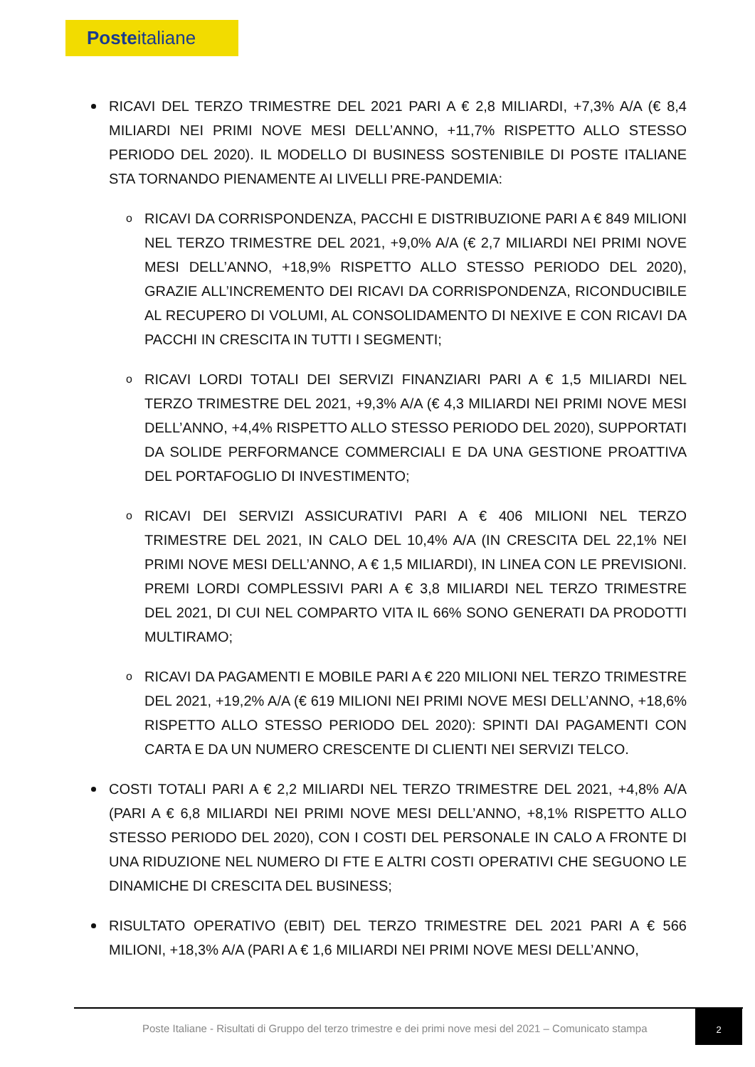Posteitaliane
RICAVI DEL TERZO TRIMESTRE DEL 2021 PARI A € 2,8 MILIARDI, +7,3% A/A (€ 8,4 MILIARDI NEI PRIMI NOVE MESI DELL’ANNO, +11,7% RISPETTO ALLO STESSO PERIODO DEL 2020). IL MODELLO DI BUSINESS SOSTENIBILE DI POSTE ITALIANE STA TORNANDO PIENAMENTE AI LIVELLI PRE-PANDEMIA:
o RICAVI DA CORRISPONDENZA, PACCHI E DISTRIBUZIONE PARI A € 849 MILIONI NEL TERZO TRIMESTRE DEL 2021, +9,0% A/A (€ 2,7 MILIARDI NEI PRIMI NOVE MESI DELL’ANNO, +18,9% RISPETTO ALLO STESSO PERIODO DEL 2020), GRAZIE ALL’INCREMENTO DEI RICAVI DA CORRISPONDENZA, RICONDUCIBILE AL RECUPERO DI VOLUMI, AL CONSOLIDAMENTO DI NEXIVE E CON RICAVI DA PACCHI IN CRESCITA IN TUTTI I SEGMENTI;
o RICAVI LORDI TOTALI DEI SERVIZI FINANZIARI PARI A € 1,5 MILIARDI NEL TERZO TRIMESTRE DEL 2021, +9,3% A/A (€ 4,3 MILIARDI NEI PRIMI NOVE MESI DELL’ANNO, +4,4% RISPETTO ALLO STESSO PERIODO DEL 2020), SUPPORTATI DA SOLIDE PERFORMANCE COMMERCIALI E DA UNA GESTIONE PROATTIVA DEL PORTAFOGLIO DI INVESTIMENTO;
o RICAVI DEI SERVIZI ASSICURATIVI PARI A € 406 MILIONI NEL TERZO TRIMESTRE DEL 2021, IN CALO DEL 10,4% A/A (IN CRESCITA DEL 22,1% NEI PRIMI NOVE MESI DELL’ANNO, A € 1,5 MILIARDI), IN LINEA CON LE PREVISIONI. PREMI LORDI COMPLESSIVI PARI A € 3,8 MILIARDI NEL TERZO TRIMESTRE DEL 2021, DI CUI NEL COMPARTO VITA IL 66% SONO GENERATI DA PRODOTTI MULTIRAMO;
o RICAVI DA PAGAMENTI E MOBILE PARI A € 220 MILIONI NEL TERZO TRIMESTRE DEL 2021, +19,2% A/A (€ 619 MILIONI NEI PRIMI NOVE MESI DELL’ANNO, +18,6% RISPETTO ALLO STESSO PERIODO DEL 2020): SPINTI DAI PAGAMENTI CON CARTA E DA UN NUMERO CRESCENTE DI CLIENTI NEI SERVIZI TELCO.
COSTI TOTALI PARI A € 2,2 MILIARDI NEL TERZO TRIMESTRE DEL 2021, +4,8% A/A (PARI A € 6,8 MILIARDI NEI PRIMI NOVE MESI DELL’ANNO, +8,1% RISPETTO ALLO STESSO PERIODO DEL 2020), CON I COSTI DEL PERSONALE IN CALO A FRONTE DI UNA RIDUZIONE NEL NUMERO DI FTE E ALTRI COSTI OPERATIVI CHE SEGUONO LE DINAMICHE DI CRESCITA DEL BUSINESS;
RISULTATO OPERATIVO (EBIT) DEL TERZO TRIMESTRE DEL 2021 PARI A € 566 MILIONI, +18,3% A/A (PARI A € 1,6 MILIARDI NEI PRIMI NOVE MESI DELL’ANNO,
Poste Italiane - Risultati di Gruppo del terzo trimestre e dei primi nove mesi del 2021 – Comunicato stampa
2